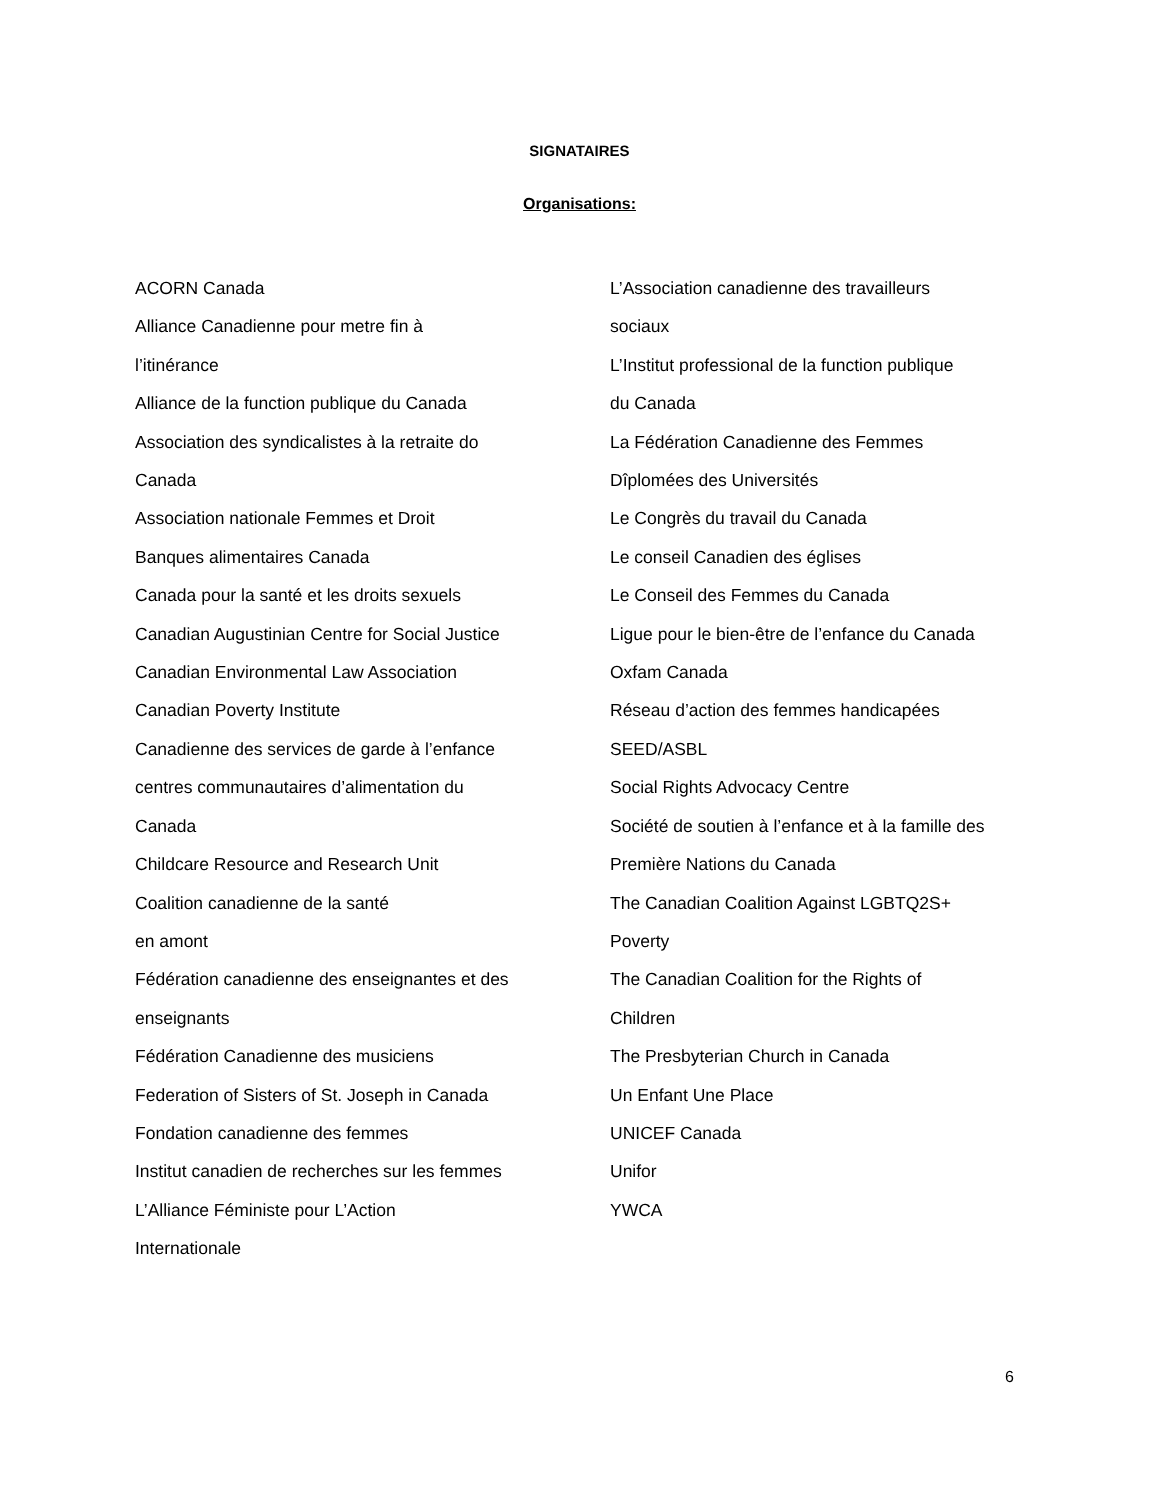SIGNATAIRES
Organisations:
ACORN Canada
Alliance Canadienne pour metre fin à
l’itinérance
Alliance de la function publique du Canada
Association des syndicalistes à la retraite do
Canada
Association nationale Femmes et Droit
Banques alimentaires Canada
Canada pour la santé et les droits sexuels
Canadian Augustinian Centre for Social Justice
Canadian Environmental Law Association
Canadian Poverty Institute
Canadienne des services de garde à l’enfance
centres communautaires d’alimentation du
Canada
Childcare Resource and Research Unit
Coalition canadienne de la santé
en amont
Fédération canadienne des enseignantes et des
enseignants
Fédération Canadienne des musiciens
Federation of Sisters of St. Joseph in Canada
Fondation canadienne des femmes
Institut canadien de recherches sur les femmes
L’Alliance Féministe pour L’Action
Internationale
L’Association canadienne des travailleurs
sociaux
L’Institut professional de la function publique
du Canada
La Fédération Canadienne des Femmes
Dîplomées des Universités
Le Congrès du travail du Canada
Le conseil Canadien des églises
Le Conseil des Femmes du Canada
Ligue pour le bien-être de l’enfance du Canada
Oxfam Canada
Réseau d’action des femmes handicapées
SEED/ASBL
Social Rights Advocacy Centre
Société de soutien à l’enfance et à la famille des
Première Nations du Canada
The Canadian Coalition Against LGBTQ2S+
Poverty
The Canadian Coalition for the Rights of
Children
The Presbyterian Church in Canada
Un Enfant Une Place
UNICEF Canada
Unifor
YWCA
6